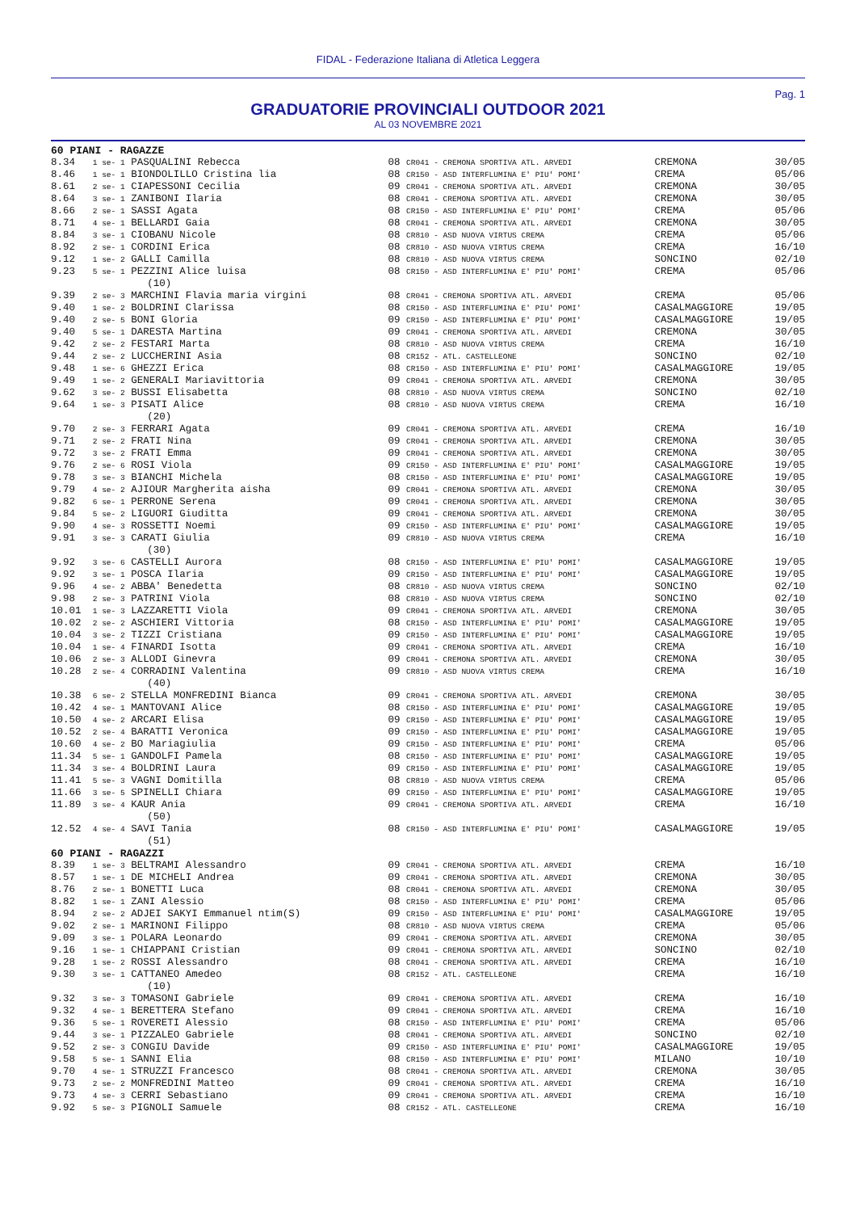FIDAL - Federazione Italiana di Atletica Leggera
Pag. 1
GRADUATORIE PROVINCIALI OUTDOOR 2021
AL 03 NOVEMBRE 2021
| 60 PIANI - RAGAZZE | | | | |
| 8.34 | 1 se- 1 PASQUALINI Rebecca | 08 CR041 - CREMONA SPORTIVA ATL. ARVEDI | CREMONA | 30/05 |
| 8.46 | 1 se- 1 BIONDOLILLO Cristina lia | 08 CR150 - ASD INTERFLUMINA E' PIU' POMI' | CREMA | 05/06 |
| 8.61 | 2 se- 1 CIAPESSONI Cecilia | 09 CR041 - CREMONA SPORTIVA ATL. ARVEDI | CREMONA | 30/05 |
| 8.64 | 3 se- 1 ZANIBONI Ilaria | 08 CR041 - CREMONA SPORTIVA ATL. ARVEDI | CREMONA | 30/05 |
| 8.66 | 2 se- 1 SASSI Agata | 08 CR150 - ASD INTERFLUMINA E' PIU' POMI' | CREMA | 05/06 |
| 8.71 | 4 se- 1 BELLARDI Gaia | 08 CR041 - CREMONA SPORTIVA ATL. ARVEDI | CREMONA | 30/05 |
| 8.84 | 3 se- 1 CIOBANU Nicole | 08 CR810 - ASD NUOVA VIRTUS CREMA | CREMA | 05/06 |
| 8.92 | 2 se- 1 CORDINI Erica | 08 CR810 - ASD NUOVA VIRTUS CREMA | CREMA | 16/10 |
| 9.12 | 1 se- 2 GALLI Camilla | 08 CR810 - ASD NUOVA VIRTUS CREMA | SONCINO | 02/10 |
| 9.23 | 5 se- 1 PEZZINI Alice luisa (10) | 08 CR150 - ASD INTERFLUMINA E' PIU' POMI' | CREMA | 05/06 |
| 9.39 | 2 se- 3 MARCHINI Flavia maria virgini | 08 CR041 - CREMONA SPORTIVA ATL. ARVEDI | CREMA | 05/06 |
| 9.40 | 1 se- 2 BOLDRINI Clarissa | 08 CR150 - ASD INTERFLUMINA E' PIU' POMI' | CASALMAGGIORE | 19/05 |
| 9.40 | 2 se- 5 BONI Gloria | 09 CR150 - ASD INTERFLUMINA E' PIU' POMI' | CASALMAGGIORE | 19/05 |
| 9.40 | 5 se- 1 DARESTA Martina | 09 CR041 - CREMONA SPORTIVA ATL. ARVEDI | CREMONA | 30/05 |
| 9.42 | 2 se- 2 FESTARI Marta | 08 CR810 - ASD NUOVA VIRTUS CREMA | CREMA | 16/10 |
| 9.44 | 2 se- 2 LUCCHERINI Asia | 08 CR152 - ATL. CASTELLEONE | SONCINO | 02/10 |
| 9.48 | 1 se- 6 GHEZZI Erica | 08 CR150 - ASD INTERFLUMINA E' PIU' POMI' | CASALMAGGIORE | 19/05 |
| 9.49 | 1 se- 2 GENERALI Mariavittoria | 09 CR041 - CREMONA SPORTIVA ATL. ARVEDI | CREMONA | 30/05 |
| 9.62 | 3 se- 2 BUSSI Elisabetta | 08 CR810 - ASD NUOVA VIRTUS CREMA | SONCINO | 02/10 |
| 9.64 | 1 se- 3 PISATI Alice (20) | 08 CR810 - ASD NUOVA VIRTUS CREMA | CREMA | 16/10 |
| 9.70 | 2 se- 3 FERRARI Agata | 09 CR041 - CREMONA SPORTIVA ATL. ARVEDI | CREMA | 16/10 |
| 9.71 | 2 se- 2 FRATI Nina | 09 CR041 - CREMONA SPORTIVA ATL. ARVEDI | CREMONA | 30/05 |
| 9.72 | 3 se- 2 FRATI Emma | 09 CR041 - CREMONA SPORTIVA ATL. ARVEDI | CREMONA | 30/05 |
| 9.76 | 2 se- 6 ROSI Viola | 09 CR150 - ASD INTERFLUMINA E' PIU' POMI' | CASALMAGGIORE | 19/05 |
| 9.78 | 3 se- 3 BIANCHI Michela | 08 CR150 - ASD INTERFLUMINA E' PIU' POMI' | CASALMAGGIORE | 19/05 |
| 9.79 | 4 se- 2 AJIOUR Margherita aisha | 09 CR041 - CREMONA SPORTIVA ATL. ARVEDI | CREMONA | 30/05 |
| 9.82 | 6 se- 1 PERRONE Serena | 09 CR041 - CREMONA SPORTIVA ATL. ARVEDI | CREMONA | 30/05 |
| 9.84 | 5 se- 2 LIGUORI Giuditta | 09 CR041 - CREMONA SPORTIVA ATL. ARVEDI | CREMONA | 30/05 |
| 9.90 | 4 se- 3 ROSSETTI Noemi | 09 CR150 - ASD INTERFLUMINA E' PIU' POMI' | CASALMAGGIORE | 19/05 |
| 9.91 | 3 se- 3 CARATI Giulia (30) | 09 CR810 - ASD NUOVA VIRTUS CREMA | CREMA | 16/10 |
| 9.92 | 3 se- 6 CASTELLI Aurora | 08 CR150 - ASD INTERFLUMINA E' PIU' POMI' | CASALMAGGIORE | 19/05 |
| 9.92 | 3 se- 1 POSCA Ilaria | 09 CR150 - ASD INTERFLUMINA E' PIU' POMI' | CASALMAGGIORE | 19/05 |
| 9.96 | 4 se- 2 ABBA' Benedetta | 08 CR810 - ASD NUOVA VIRTUS CREMA | SONCINO | 02/10 |
| 9.98 | 2 se- 3 PATRINI Viola | 08 CR810 - ASD NUOVA VIRTUS CREMA | SONCINO | 02/10 |
| 10.01 | 1 se- 3 LAZZARETTI Viola | 09 CR041 - CREMONA SPORTIVA ATL. ARVEDI | CREMONA | 30/05 |
| 10.02 | 2 se- 2 ASCHIERI Vittoria | 08 CR150 - ASD INTERFLUMINA E' PIU' POMI' | CASALMAGGIORE | 19/05 |
| 10.04 | 3 se- 2 TIZZI Cristiana | 09 CR150 - ASD INTERFLUMINA E' PIU' POMI' | CASALMAGGIORE | 19/05 |
| 10.04 | 1 se- 4 FINARDI Isotta | 09 CR041 - CREMONA SPORTIVA ATL. ARVEDI | CREMA | 16/10 |
| 10.06 | 2 se- 3 ALLODI Ginevra | 09 CR041 - CREMONA SPORTIVA ATL. ARVEDI | CREMONA | 30/05 |
| 10.28 | 2 se- 4 CORRADINI Valentina (40) | 09 CR810 - ASD NUOVA VIRTUS CREMA | CREMA | 16/10 |
| 10.38 | 6 se- 2 STELLA MONFREDINI Bianca | 09 CR041 - CREMONA SPORTIVA ATL. ARVEDI | CREMONA | 30/05 |
| 10.42 | 4 se- 1 MANTOVANI Alice | 08 CR150 - ASD INTERFLUMINA E' PIU' POMI' | CASALMAGGIORE | 19/05 |
| 10.50 | 4 se- 2 ARCARI Elisa | 09 CR150 - ASD INTERFLUMINA E' PIU' POMI' | CASALMAGGIORE | 19/05 |
| 10.52 | 2 se- 4 BARATTI Veronica | 09 CR150 - ASD INTERFLUMINA E' PIU' POMI' | CASALMAGGIORE | 19/05 |
| 10.60 | 4 se- 2 BO Mariagiulia | 09 CR150 - ASD INTERFLUMINA E' PIU' POMI' | CREMA | 05/06 |
| 11.34 | 5 se- 1 GANDOLFI Pamela | 08 CR150 - ASD INTERFLUMINA E' PIU' POMI' | CASALMAGGIORE | 19/05 |
| 11.34 | 3 se- 4 BOLDRINI Laura | 09 CR150 - ASD INTERFLUMINA E' PIU' POMI' | CASALMAGGIORE | 19/05 |
| 11.41 | 5 se- 3 VAGNI Domitilla | 08 CR810 - ASD NUOVA VIRTUS CREMA | CREMA | 05/06 |
| 11.66 | 3 se- 5 SPINELLI Chiara | 09 CR150 - ASD INTERFLUMINA E' PIU' POMI' | CASALMAGGIORE | 19/05 |
| 11.89 | 3 se- 4 KAUR Ania (50) | 09 CR041 - CREMONA SPORTIVA ATL. ARVEDI | CREMA | 16/10 |
| 12.52 | 4 se- 4 SAVI Tania (51) | 08 CR150 - ASD INTERFLUMINA E' PIU' POMI' | CASALMAGGIORE | 19/05 |
| 60 PIANI - RAGAZZI | | | | |
| 8.39 | 1 se- 3 BELTRAMI Alessandro | 09 CR041 - CREMONA SPORTIVA ATL. ARVEDI | CREMA | 16/10 |
| 8.57 | 1 se- 1 DE MICHELI Andrea | 09 CR041 - CREMONA SPORTIVA ATL. ARVEDI | CREMONA | 30/05 |
| 8.76 | 2 se- 1 BONETTI Luca | 08 CR041 - CREMONA SPORTIVA ATL. ARVEDI | CREMONA | 30/05 |
| 8.82 | 1 se- 1 ZANI Alessio | 08 CR150 - ASD INTERFLUMINA E' PIU' POMI' | CREMA | 05/06 |
| 8.94 | 2 se- 2 ADJEI SAKYI Emmanuel ntim(S) | 09 CR150 - ASD INTERFLUMINA E' PIU' POMI' | CASALMAGGIORE | 19/05 |
| 9.02 | 2 se- 1 MARINONI Filippo | 08 CR810 - ASD NUOVA VIRTUS CREMA | CREMA | 05/06 |
| 9.09 | 3 se- 1 POLARA Leonardo | 09 CR041 - CREMONA SPORTIVA ATL. ARVEDI | CREMONA | 30/05 |
| 9.16 | 1 se- 1 CHIAPPANI Cristian | 09 CR041 - CREMONA SPORTIVA ATL. ARVEDI | SONCINO | 02/10 |
| 9.28 | 1 se- 2 ROSSI Alessandro | 08 CR041 - CREMONA SPORTIVA ATL. ARVEDI | CREMA | 16/10 |
| 9.30 | 3 se- 1 CATTANEO Amedeo (10) | 08 CR152 - ATL. CASTELLEONE | CREMA | 16/10 |
| 9.32 | 3 se- 3 TOMASONI Gabriele | 09 CR041 - CREMONA SPORTIVA ATL. ARVEDI | CREMA | 16/10 |
| 9.32 | 4 se- 1 BERETTERA Stefano | 09 CR041 - CREMONA SPORTIVA ATL. ARVEDI | CREMA | 16/10 |
| 9.36 | 5 se- 1 ROVERETI Alessio | 08 CR150 - ASD INTERFLUMINA E' PIU' POMI' | CREMA | 05/06 |
| 9.44 | 3 se- 1 PIZZALEO Gabriele | 08 CR041 - CREMONA SPORTIVA ATL. ARVEDI | SONCINO | 02/10 |
| 9.52 | 2 se- 3 CONGIU Davide | 09 CR150 - ASD INTERFLUMINA E' PIU' POMI' | CASALMAGGIORE | 19/05 |
| 9.58 | 5 se- 1 SANNI Elia | 08 CR150 - ASD INTERFLUMINA E' PIU' POMI' | MILANO | 10/10 |
| 9.70 | 4 se- 1 STRUZZI Francesco | 08 CR041 - CREMONA SPORTIVA ATL. ARVEDI | CREMONA | 30/05 |
| 9.73 | 2 se- 2 MONFREDINI Matteo | 09 CR041 - CREMONA SPORTIVA ATL. ARVEDI | CREMA | 16/10 |
| 9.73 | 4 se- 3 CERRI Sebastiano | 09 CR041 - CREMONA SPORTIVA ATL. ARVEDI | CREMA | 16/10 |
| 9.92 | 5 se- 3 PIGNOLI Samuele | 08 CR152 - ATL. CASTELLEONE | CREMA | 16/10 |